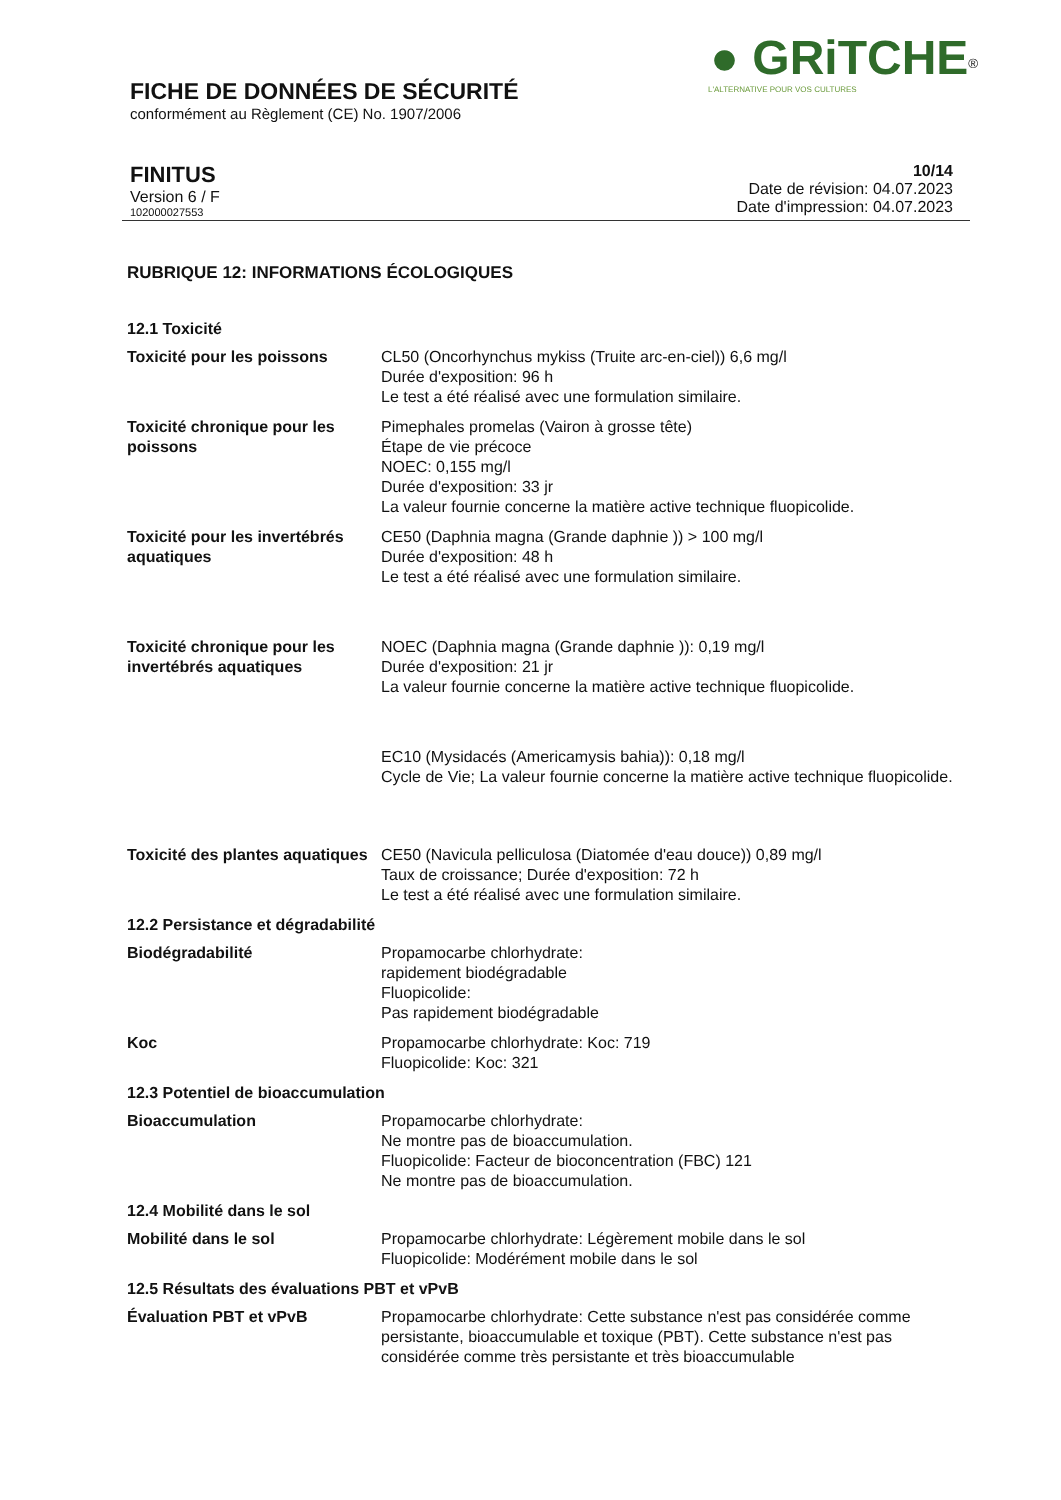● GRiTCHE<sup>®</sup>
L'ALTERNATIVE POUR VOS CULTURES
FICHE DE DONNÉES DE SÉCURITÉ
conformément au Règlement (CE) No. 1907/2006
FINITUS
Version 6 / F
102000027553
10/14
Date de révision: 04.07.2023
Date d'impression: 04.07.2023
RUBRIQUE 12: INFORMATIONS ÉCOLOGIQUES
12.1 Toxicité
Toxicité pour les poissons CL50 (Oncorhynchus mykiss (Truite arc-en-ciel)) 6,6 mg/l
Durée d'exposition: 96 h
Le test a été réalisé avec une formulation similaire.
Toxicité chronique pour les poissons
Pimephales promelas (Vairon à grosse tête)
Étape de vie précoce
NOEC: 0,155 mg/l
Durée d'exposition: 33 jr
La valeur fournie concerne la matière active technique fluopicolide.
Toxicité pour les invertébrés aquatiques
CE50 (Daphnia magna (Grande daphnie )) > 100 mg/l
Durée d'exposition: 48 h
Le test a été réalisé avec une formulation similaire.
Toxicité chronique pour les invertébrés aquatiques
NOEC (Daphnia magna (Grande daphnie )): 0,19 mg/l
Durée d'exposition: 21 jr
La valeur fournie concerne la matière active technique fluopicolide.
EC10 (Mysidacés (Americamysis bahia)): 0,18 mg/l
Cycle de Vie; La valeur fournie concerne la matière active technique fluopicolide.
Toxicité des plantes aquatiques
CE50 (Navicula pelliculosa (Diatomée d'eau douce)) 0,89 mg/l
Taux de croissance; Durée d'exposition: 72 h
Le test a été réalisé avec une formulation similaire.
12.2 Persistance et dégradabilité
Biodégradabilité Propamocarbe chlorhydrate:
rapidement biodégradable
Fluopicolide:
Pas rapidement biodégradable
Koc Propamocarbe chlorhydrate: Koc: 719
Fluopicolide: Koc: 321
12.3 Potentiel de bioaccumulation
Bioaccumulation Propamocarbe chlorhydrate:
Ne montre pas de bioaccumulation.
Fluopicolide: Facteur de bioconcentration (FBC) 121
Ne montre pas de bioaccumulation.
12.4 Mobilité dans le sol
Mobilité dans le sol Propamocarbe chlorhydrate: Légèrement mobile dans le sol
Fluopicolide: Modérément mobile dans le sol
12.5 Résultats des évaluations PBT et vPvB
Évaluation PBT et vPvB Propamocarbe chlorhydrate: Cette substance n'est pas considérée comme persistante, bioaccumulable et toxique (PBT). Cette substance n'est pas considérée comme très persistante et très bioaccumulable